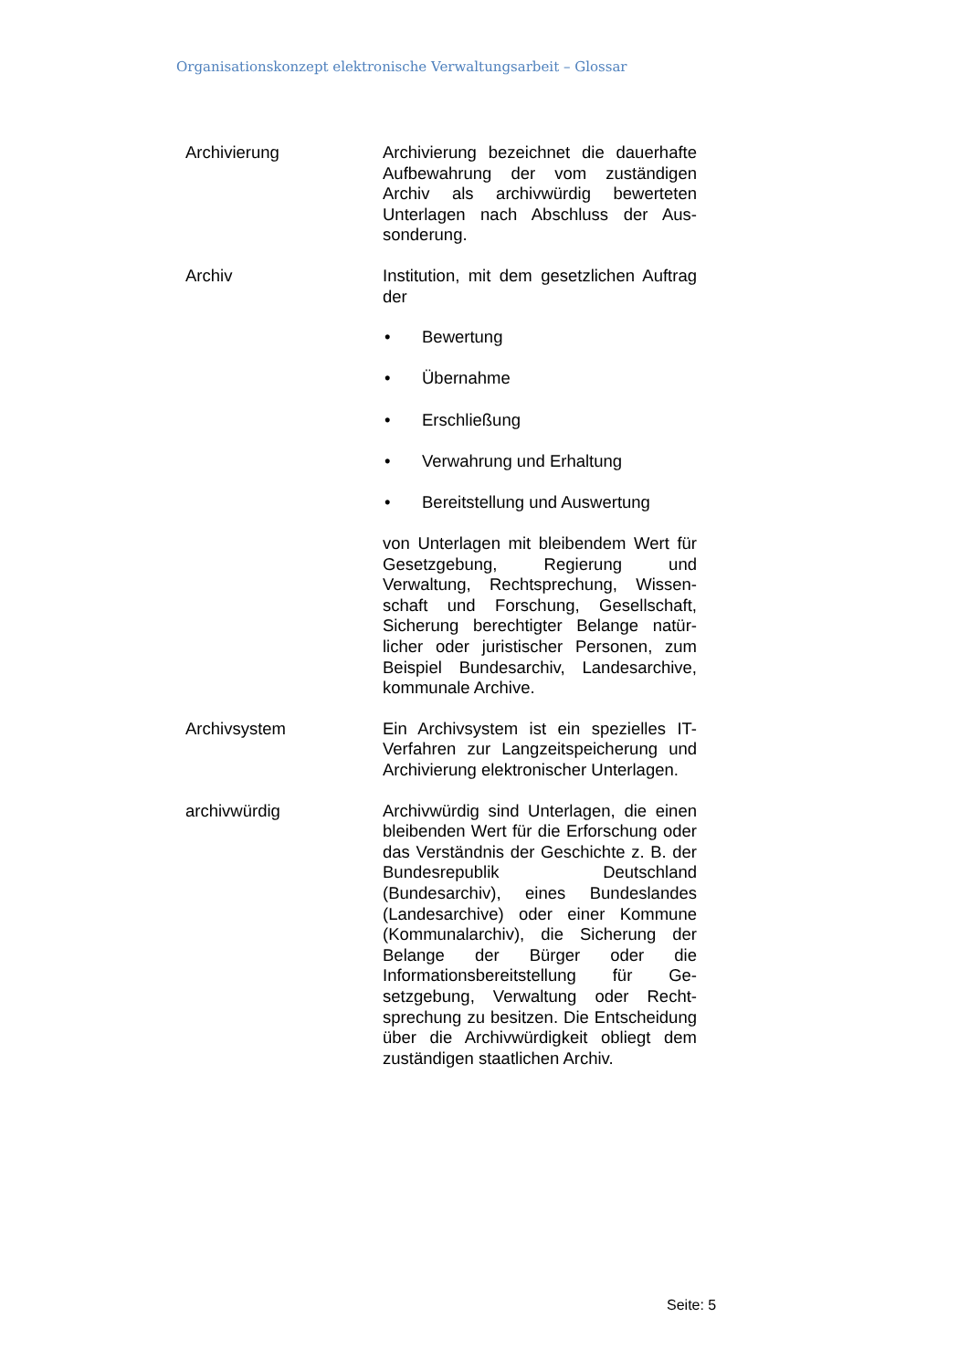Organisationskonzept elektronische Verwaltungsarbeit – Glossar
Archivierung Archivierung bezeichnet die dauerhafte Aufbewahrung der vom zuständigen Archiv als archivwürdig bewerteten Unterlagen nach Abschluss der Aus­sonderung.
Archiv Institution, mit dem gesetzlichen Auf­trag der
• Bewertung
• Übernahme
• Erschließung
• Verwahrung und Erhaltung
• Bereitstellung und Auswertung
von Unterlagen mit bleibendem Wert für Gesetzgebung, Regierung und Verwaltung, Rechtsprechung, Wissen­schaft und Forschung, Gesellschaft, Sicherung berechtigter Belange natür­licher oder juristischer Personen, zum Beispiel Bundesarchiv, Landesarchive, kommunale Archive.
Archivsystem Ein Archivsystem ist ein spezielles IT-Verfahren zur Langzeitspeicherung und Archivierung elektronischer Unter­lagen.
archivwürdig Archivwürdig sind Unterlagen, die ei­nen bleibenden Wert für die Erfor­schung oder das Verständnis der Ge­schichte z. B. der Bundesrepublik Deutschland (Bundesarchiv), eines Bundeslandes (Landesarchive) oder einer Kommune (Kommunalarchiv), die Sicherung der Belange der Bürger oder die Informationsbereitstellung für Ge­setzgebung, Verwaltung oder Recht­sprechung zu besitzen. Die Entschei­dung über die Archivwürdigkeit obliegt dem zuständigen staatlichen Archiv.
Seite: 5